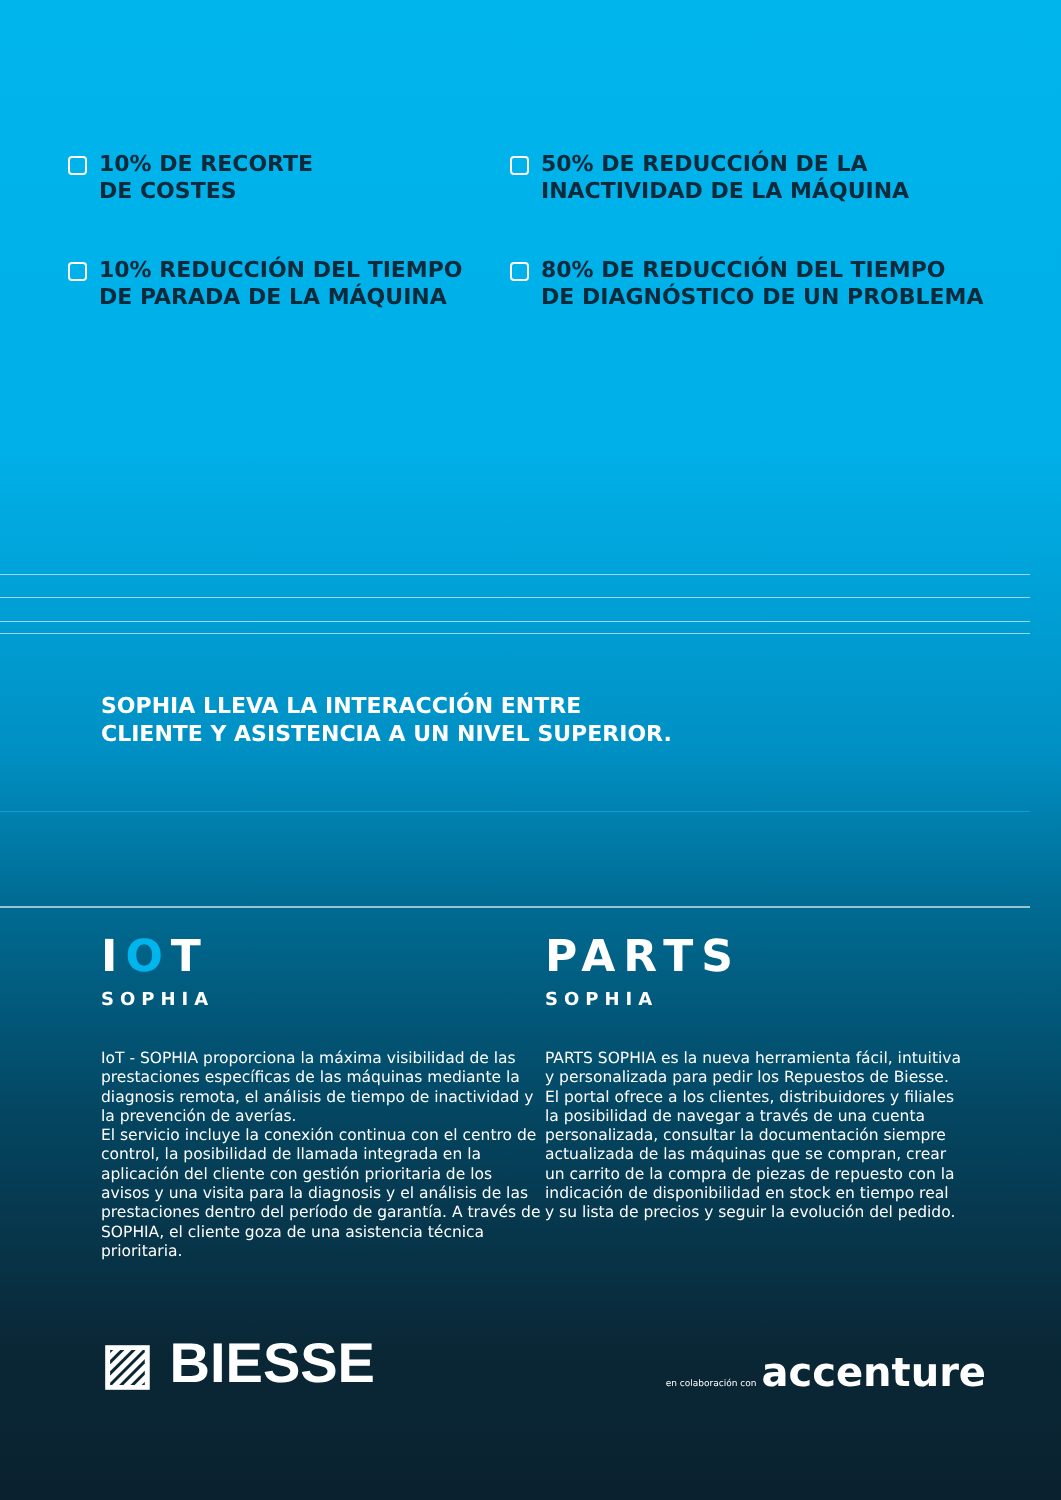10% DE RECORTE
DE COSTES
50% DE REDUCCIÓN DE LA
INACTIVIDAD DE LA MÁQUINA
10% REDUCCIÓN DEL TIEMPO
DE PARADA DE LA MÁQUINA
80% DE REDUCCIÓN DEL TIEMPO
DE DIAGNÓSTICO DE UN PROBLEMA
SOPHIA LLEVA LA INTERACCIÓN ENTRE
CLIENTE Y ASISTENCIA A UN NIVEL SUPERIOR.
IOT
SOPHIA
IoT - SOPHIA proporciona la máxima visibilidad de las prestaciones específicas de las máquinas mediante la diagnosis remota, el análisis de tiempo de inactividad y la prevención de averías.
El servicio incluye la conexión continua con el centro de control, la posibilidad de llamada integrada en la aplicación del cliente con gestión prioritaria de los avisos y una visita para la diagnosis y el análisis de las prestaciones dentro del período de garantía. A través de SOPHIA, el cliente goza de una asistencia técnica prioritaria.
PARTS
SOPHIA
PARTS SOPHIA es la nueva herramienta fácil, intuitiva y personalizada para pedir los Repuestos de Biesse.
El portal ofrece a los clientes, distribuidores y filiales la posibilidad de navegar a través de una cuenta personalizada, consultar la documentación siempre actualizada de las máquinas que se compran, crear un carrito de la compra de piezas de repuesto con la indicación de disponibilidad en stock en tiempo real y su lista de precios y seguir la evolución del pedido.
▨ BIESSE
en colaboración con accenture